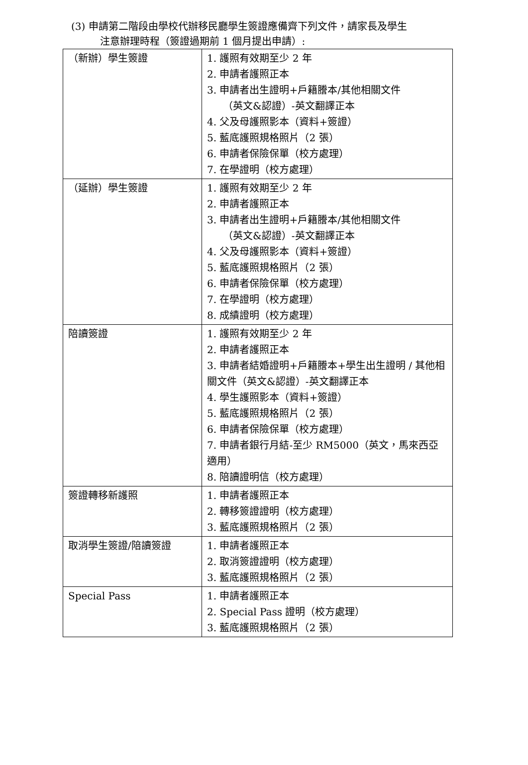(3) 申請第二階段由學校代辦移民廳學生簽證應備齊下列文件，請家長及學生
注意辦理時程（簽證過期前 1 個月提出申請）:
| （新辦）學生簽證 | 1. 護照有效期至少 2 年 2. 申請者護照正本 3. 申請者出生證明+戶籍謄本/其他相關文件 （英文&認證）-英文翻譯正本 4. 父及母護照影本（資料+簽證） 5. 藍底護照規格照片（2 張） 6. 申請者保險保單（校方處理） 7. 在學證明（校方處理） |
| （延辦）學生簽證 | 1. 護照有效期至少 2 年 2. 申請者護照正本 3. 申請者出生證明+戶籍謄本/其他相關文件 （英文&認證）-英文翻譯正本 4. 父及母護照影本（資料+簽證） 5. 藍底護照規格照片（2 張） 6. 申請者保險保單（校方處理） 7. 在學證明（校方處理） 8. 成績證明（校方處理） |
| 陪讀簽證 | 1. 護照有效期至少 2 年 2. 申請者護照正本 3. 申請者結婚證明+戶籍謄本+學生出生證明 / 其他相關文件（英文&認證）-英文翻譯正本 4. 學生護照影本（資料+簽證） 5. 藍底護照規格照片（2 張） 6. 申請者保險保單（校方處理） 7. 申請者銀行月結-至少 RM5000（英文，馬來西亞適用） 8. 陪讀證明信（校方處理） |
| 簽證轉移新護照 | 1. 申請者護照正本 2. 轉移簽證證明（校方處理） 3. 藍底護照規格照片（2 張） |
| 取消學生簽證/陪讀簽證 | 1. 申請者護照正本 2. 取消簽證證明（校方處理） 3. 藍底護照規格照片（2 張） |
| Special Pass | 1. 申請者護照正本 2. Special Pass 證明（校方處理） 3. 藍底護照規格照片（2 張） |